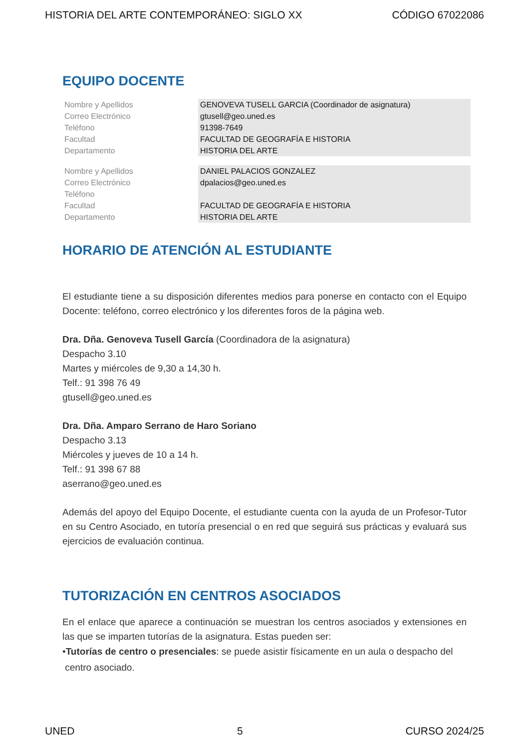HISTORIA DEL ARTE CONTEMPORÁNEO: SIGLO XX CÓDIGO 67022086
EQUIPO DOCENTE
| Nombre y Apellidos | GENOVEVA TUSELL GARCIA (Coordinador de asignatura) |
| Correo Electrónico | gtusell@geo.uned.es |
| Teléfono | 91398-7649 |
| Facultad | FACULTAD DE GEOGRAFÍA E HISTORIA |
| Departamento | HISTORIA DEL ARTE |
| Nombre y Apellidos | DANIEL PALACIOS GONZALEZ |
| Correo Electrónico | dpalacios@geo.uned.es |
| Teléfono | |
| Facultad | FACULTAD DE GEOGRAFÍA E HISTORIA |
| Departamento | HISTORIA DEL ARTE |
HORARIO DE ATENCIÓN AL ESTUDIANTE
El estudiante tiene a su disposición diferentes medios para ponerse en contacto con el Equipo Docente: teléfono, correo electrónico y los diferentes foros de la página web.
Dra. Dña. Genoveva Tusell García (Coordinadora de la asignatura)
Despacho 3.10
Martes y miércoles de 9,30 a 14,30 h.
Telf.: 91 398 76 49
gtusell@geo.uned.es
Dra. Dña. Amparo Serrano de Haro Soriano
Despacho 3.13
Miércoles y jueves de 10 a 14 h.
Telf.: 91 398 67 88
aserrano@geo.uned.es
Además del apoyo del Equipo Docente, el estudiante cuenta con la ayuda de un Profesor-Tutor en su Centro Asociado, en tutoría presencial o en red que seguirá sus prácticas y evaluará sus ejercicios de evaluación continua.
TUTORIZACIÓN EN CENTROS ASOCIADOS
En el enlace que aparece a continuación se muestran los centros asociados y extensiones en las que se imparten tutorías de la asignatura. Estas pueden ser:
•Tutorías de centro o presenciales: se puede asistir físicamente en un aula o despacho del
centro asociado.
UNED 5 CURSO 2024/25